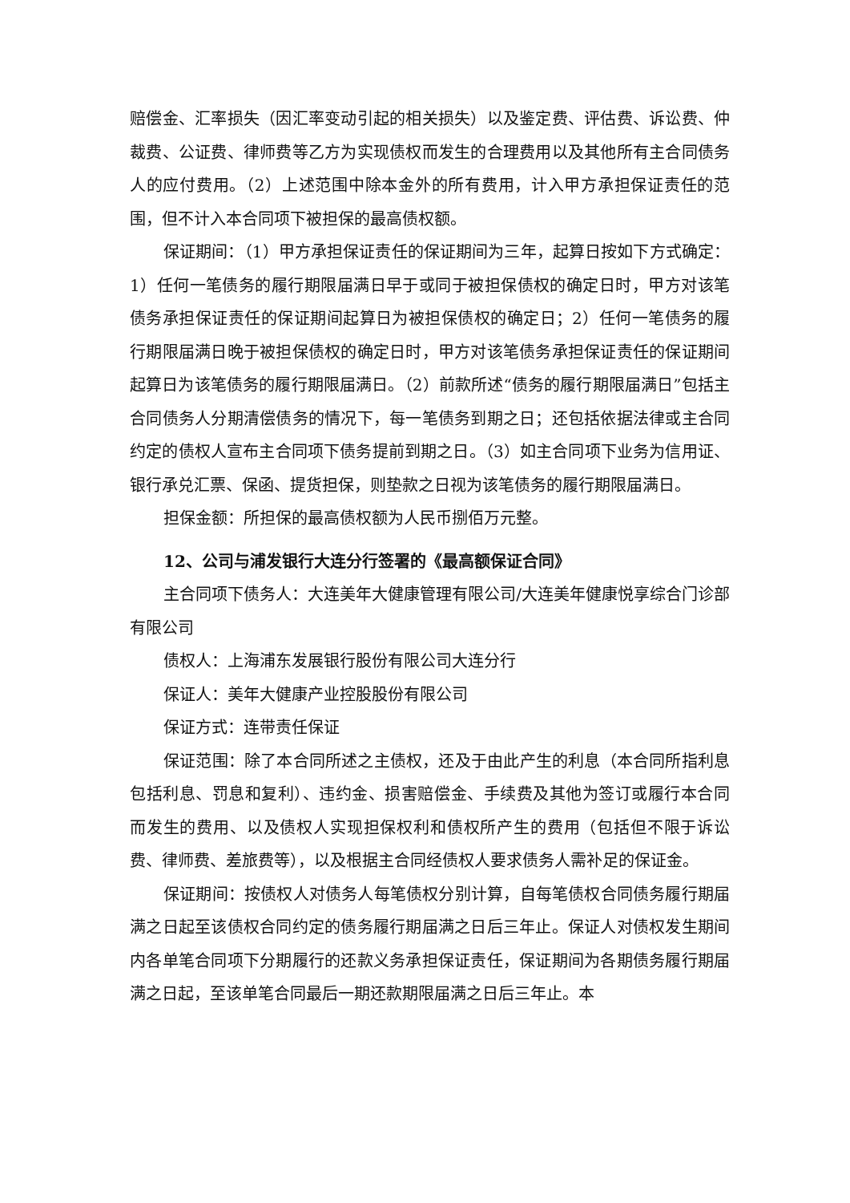赔偿金、汇率损失（因汇率变动引起的相关损失）以及鉴定费、评估费、诉讼费、仲裁费、公证费、律师费等乙方为实现债权而发生的合理费用以及其他所有主合同债务人的应付费用。（2）上述范围中除本金外的所有费用，计入甲方承担保证责任的范围，但不计入本合同项下被担保的最高债权额。
保证期间：（1）甲方承担保证责任的保证期间为三年，起算日按如下方式确定：1）任何一笔债务的履行期限届满日早于或同于被担保债权的确定日时，甲方对该笔债务承担保证责任的保证期间起算日为被担保债权的确定日；2）任何一笔债务的履行期限届满日晚于被担保债权的确定日时，甲方对该笔债务承担保证责任的保证期间起算日为该笔债务的履行期限届满日。（2）前款所述“债务的履行期限届满日”包括主合同债务人分期清偿债务的情况下，每一笔债务到期之日；还包括依据法律或主合同约定的债权人宣布主合同项下债务提前到期之日。（3）如主合同项下业务为信用证、银行承兑汇票、保函、提货担保，则垫款之日视为该笔债务的履行期限届满日。
担保金额：所担保的最高债权额为人民币捌佰万元整。
12、公司与浦发银行大连分行签署的《最高额保证合同》
主合同项下债务人：大连美年大健康管理有限公司/大连美年健康悦享综合门诊部有限公司
债权人：上海浦东发展银行股份有限公司大连分行
保证人：美年大健康产业控股股份有限公司
保证方式：连带责任保证
保证范围：除了本合同所述之主债权，还及于由此产生的利息（本合同所指利息包括利息、罚息和复利）、违约金、损害赔偿金、手续费及其他为签订或履行本合同而发生的费用、以及债权人实现担保权利和债权所产生的费用（包括但不限于诉讼费、律师费、差旅费等），以及根据主合同经债权人要求债务人需补足的保证金。
保证期间：按债权人对债务人每笔债权分别计算，自每笔债权合同债务履行期届满之日起至该债权合同约定的债务履行期届满之日后三年止。保证人对债权发生期间内各单笔合同项下分期履行的还款义务承担保证责任，保证期间为各期债务履行期届满之日起，至该单笔合同最后一期还款期限届满之日后三年止。本